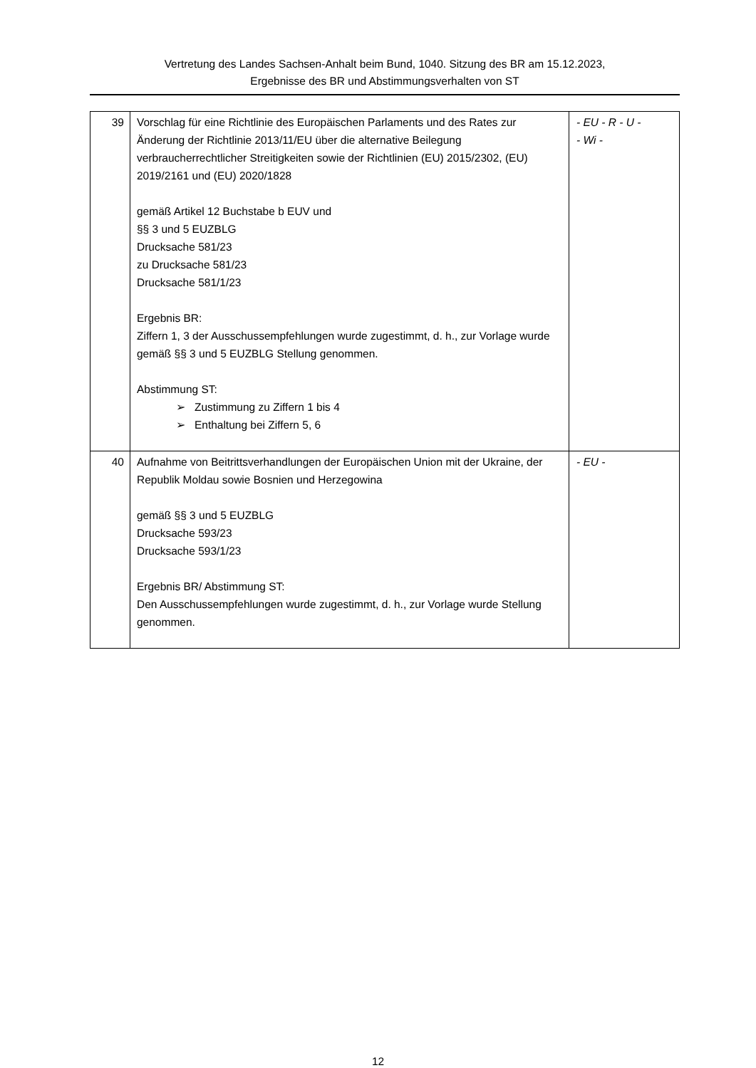Vertretung des Landes Sachsen-Anhalt beim Bund, 1040. Sitzung des BR am 15.12.2023,
Ergebnisse des BR und Abstimmungsverhalten von ST
| 39 | Vorschlag für eine Richtlinie des Europäischen Parlaments und des Rates zur Änderung der Richtlinie 2013/11/EU über die alternative Beilegung verbraucherrechtlicher Streitigkeiten sowie der Richtlinien (EU) 2015/2302, (EU) 2019/2161 und (EU) 2020/1828 gemäß Artikel 12 Buchstabe b EUV und §§ 3 und 5 EUZBLG Drucksache 581/23 zu Drucksache 581/23 Drucksache 581/1/23 Ergebnis BR: Ziffern 1, 3 der Ausschussempfehlungen wurde zugestimmt, d. h., zur Vorlage wurde gemäß §§ 3 und 5 EUZBLG Stellung genommen. Abstimmung ST: ➢ Zustimmung zu Ziffern 1 bis 4 ➢ Enthaltung bei Ziffern 5, 6 | - EU - R - U - - Wi - |
| 40 | Aufnahme von Beitrittsverhandlungen der Europäischen Union mit der Ukraine, der Republik Moldau sowie Bosnien und Herzegowina gemäß §§ 3 und 5 EUZBLG Drucksache 593/23 Drucksache 593/1/23 Ergebnis BR/ Abstimmung ST: Den Ausschussempfehlungen wurde zugestimmt, d. h., zur Vorlage wurde Stellung genommen. | - EU - |
12